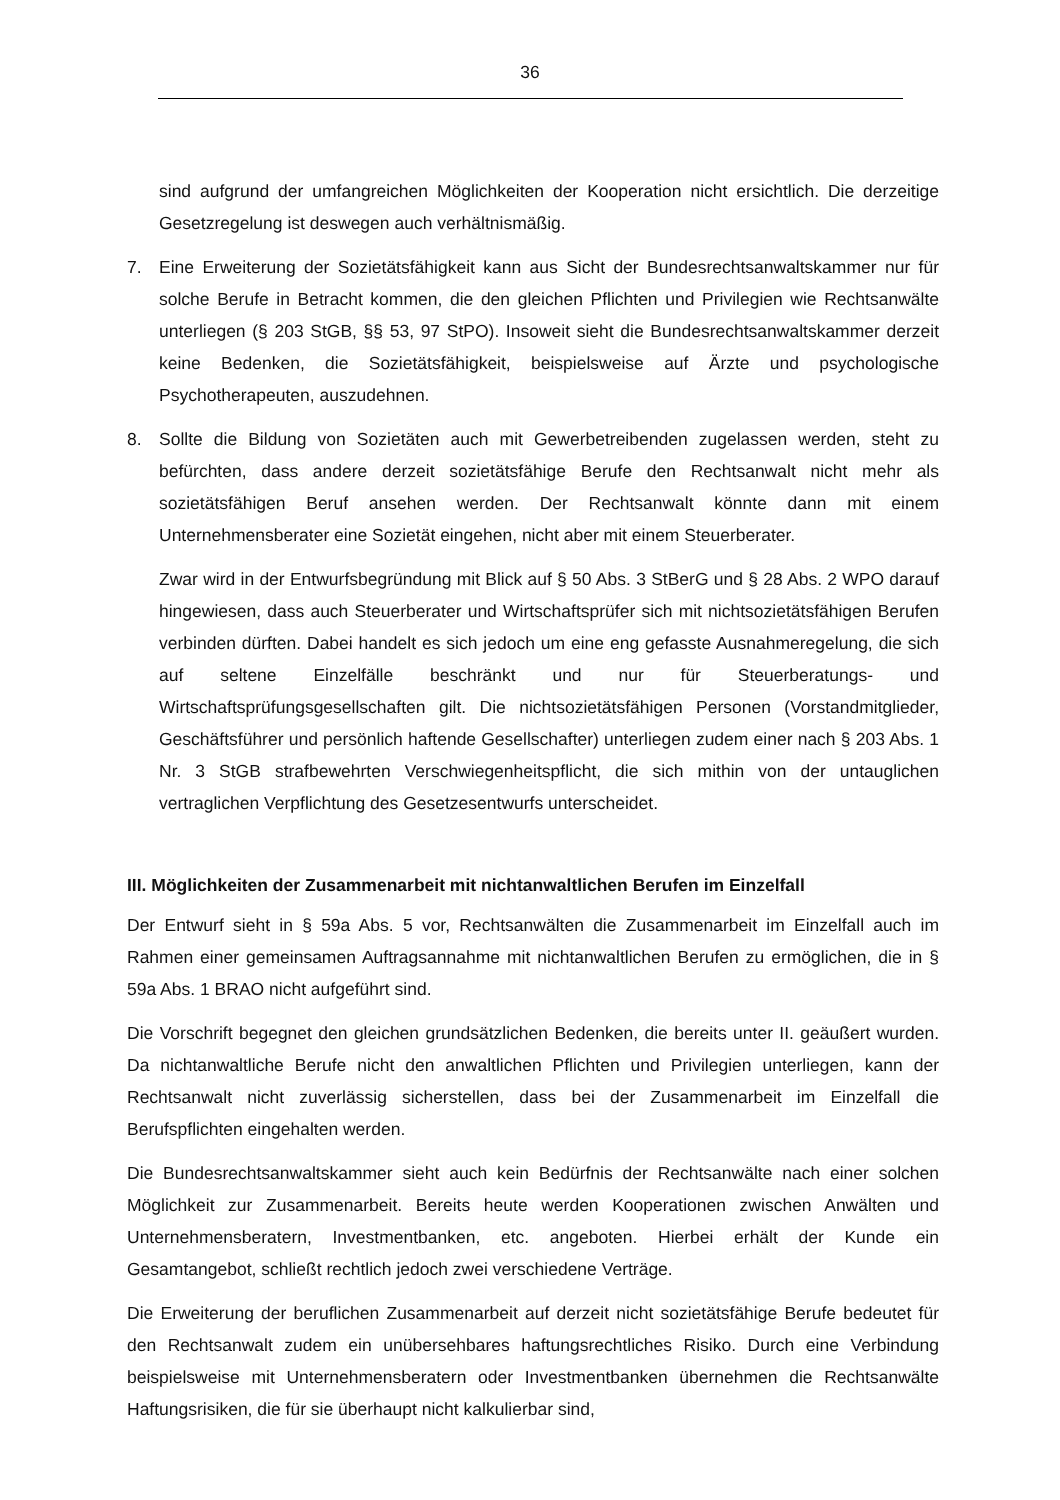36
sind aufgrund der umfangreichen Möglichkeiten der Kooperation nicht ersichtlich. Die derzeitige Gesetzregelung ist deswegen auch verhältnismäßig.
7. Eine Erweiterung der Sozietätsfähigkeit kann aus Sicht der Bundesrechtsanwaltskammer nur für solche Berufe in Betracht kommen, die den gleichen Pflichten und Privilegien wie Rechtsanwälte unterliegen (§ 203 StGB, §§ 53, 97 StPO). Insoweit sieht die Bundesrechtsanwaltskammer derzeit keine Bedenken, die Sozietätsfähigkeit, beispielsweise auf Ärzte und psychologische Psychotherapeuten, auszudehnen.
8. Sollte die Bildung von Sozietäten auch mit Gewerbetreibenden zugelassen werden, steht zu befürchten, dass andere derzeit sozietätsfähige Berufe den Rechtsanwalt nicht mehr als sozietätsfähigen Beruf ansehen werden. Der Rechtsanwalt könnte dann mit einem Unternehmensberater eine Sozietät eingehen, nicht aber mit einem Steuerberater.
Zwar wird in der Entwurfsbegründung mit Blick auf § 50 Abs. 3 StBerG und § 28 Abs. 2 WPO darauf hingewiesen, dass auch Steuerberater und Wirtschaftsprüfer sich mit nichtsozietätsfähigen Berufen verbinden dürften. Dabei handelt es sich jedoch um eine eng gefasste Ausnahmeregelung, die sich auf seltene Einzelfälle beschränkt und nur für Steuerberatungs- und Wirtschaftsprüfungsgesellschaften gilt. Die nichtsozietätsfähigen Personen (Vorstandmitglieder, Geschäftsführer und persönlich haftende Gesellschafter) unterliegen zudem einer nach § 203 Abs. 1 Nr. 3 StGB strafbewehrten Verschwiegenheitspflicht, die sich mithin von der untauglichen vertraglichen Verpflichtung des Gesetzesentwurfs unterscheidet.
III. Möglichkeiten der Zusammenarbeit mit nichtanwaltlichen Berufen im Einzelfall
Der Entwurf sieht in § 59a Abs. 5 vor, Rechtsanwälten die Zusammenarbeit im Einzelfall auch im Rahmen einer gemeinsamen Auftragsannahme mit nichtanwaltlichen Berufen zu ermöglichen, die in § 59a Abs. 1 BRAO nicht aufgeführt sind.
Die Vorschrift begegnet den gleichen grundsätzlichen Bedenken, die bereits unter II. geäußert wurden. Da nichtanwaltliche Berufe nicht den anwaltlichen Pflichten und Privilegien unterliegen, kann der Rechtsanwalt nicht zuverlässig sicherstellen, dass bei der Zusammenarbeit im Einzelfall die Berufspflichten eingehalten werden.
Die Bundesrechtsanwaltskammer sieht auch kein Bedürfnis der Rechtsanwälte nach einer solchen Möglichkeit zur Zusammenarbeit. Bereits heute werden Kooperationen zwischen Anwälten und Unternehmensberatern, Investmentbanken, etc. angeboten. Hierbei erhält der Kunde ein Gesamtangebot, schließt rechtlich jedoch zwei verschiedene Verträge.
Die Erweiterung der beruflichen Zusammenarbeit auf derzeit nicht sozietätsfähige Berufe bedeutet für den Rechtsanwalt zudem ein unübersehbares haftungsrechtliches Risiko. Durch eine Verbindung beispielsweise mit Unternehmensberatern oder Investmentbanken übernehmen die Rechtsanwälte Haftungsrisiken, die für sie überhaupt nicht kalkulierbar sind,